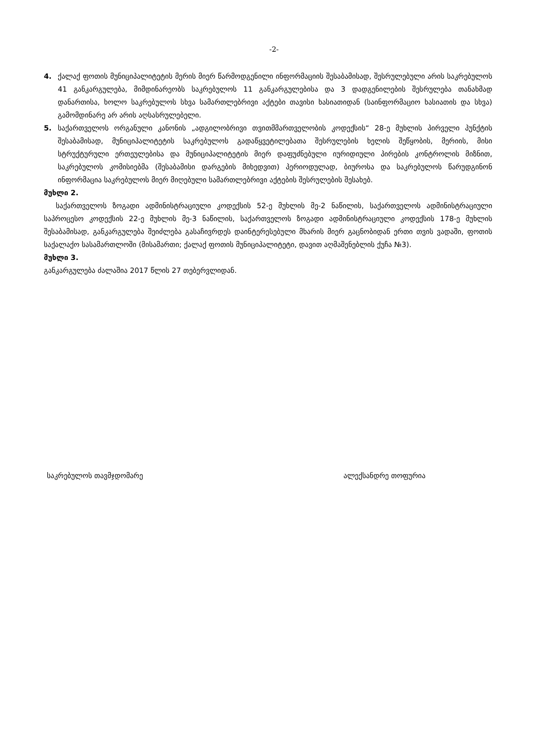-2-
4. ქალაქ ფოთის მუნიციპალიტეტის მერის მიერ წარმოდგენილი ინფორმაციის შესაბამისად, შესრულებული არის საკრებულოს 41 განკარგულება, მიმდინარეობს საკრებულოს 11 განკარგულებისა და 3 დადგენილების შესრულება თანახმად დანართისა, ხოლო საკრებულოს სხვა სამართლებრივი აქტები თავისი ხასიათიდან (საინფორმაციო ხასიათის და სხვა) გამომდინარე არ არის აღსასრულებელი.
5. საქართველოს ორგანული კანონის „ადგილობრივი თვითმმართველობის კოდექსის“ 28-ე მუხლის პირველი პუნქტის შესაბამისად, მუნიციპალიტეტის საკრებულოს გადაწყვეტილებათა შესრულების ხელის შეწყობის, მერიის, მისი სტრუქტურული ერთეულებისა და მუნიციპალიტეტის მიერ დაფუძნებული იურიდიული პირების კონტროლის მიზნით, საკრებულოს კომისიებმა (შესაბამისი დარგების მიხედვით) პერიოდულად, ბიუროსა და საკრებულოს წარუდგინონ ინფორმაცია საკრებულოს მიერ მიღებული სამართლებრივი აქტების შესრულების შესახებ.
მუხლი 2.
საქართველოს ზოგადი ადმინისტრაციული კოდექსის 52-ე მუხლის მე-2 ნაწილის, საქართველოს ადმინისტრაციული საპროცესო კოდექსის 22-ე მუხლის მე-3 ნაწილის, საქართველოს ზოგადი ადმინისტრაციული კოდექსის 178-ე მუხლის შესაბამისად, განკარგულება შეიძლება გასაჩივრდეს დაინტერესებული მხარის მიერ გაცნობიდან ერთი თვის ვადაში, ფოთის საქალაქო სასამართლოში (მისამართი; ქალაქ ფოთის მუნიციპალიტეტი, დავით აღმაშენებლის ქუჩა №3).
მუხლი 3.
განკარგულება ძალაშია 2017 წლის 27 თებერვლიდან.
საკრებულოს თავმჯდომარე ალექსანდრე თოფურია